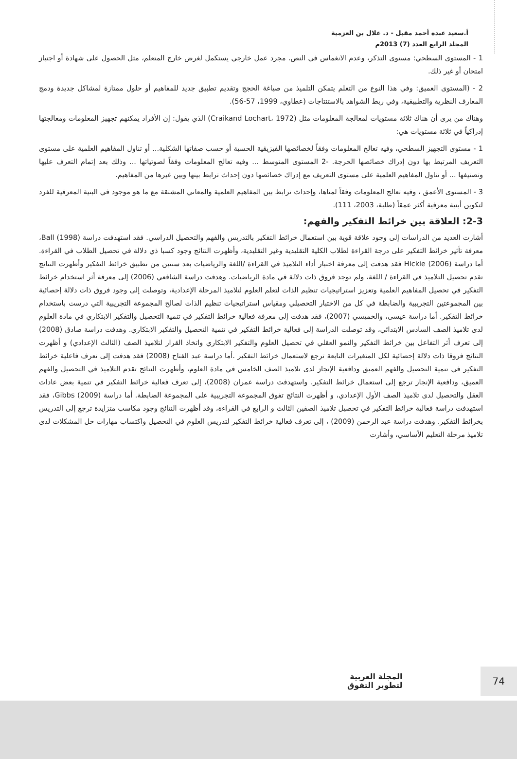أ.سعيد عبده أحمد مقبل - د. علال بن العزمية
المجلد الرابع العدد (7) 2013م
1 - المستوى السطحي: مستوى التذكر، وعدم الانغماس في النص. مجرد عمل خارجي يستكمل لغرض خارج المتعلم، مثل الحصول على شهادة أو اجتياز امتحان أو غير ذلك.
2 - (المستوى العميق: وفي هذا النوع من التعلم يتمكن التلميذ من صياغة الحجج وتقديم تطبيق جديد للمفاهيم أو حلول ممتازة لمشاكل جديدة ودمج المعارف النظرية والتطبيقية، وفي ربط الشواهد بالاستنتاجات (عطاوي، 1999، 57-56).
وهناك من يرى أن هناك ثلاثة مستويات لمعالجة المعلومات مثل (Craikand Lochart، 1972) الذي يقول: إن الأفراد يمكنهم تجهيز المعلومات ومعالجتها إدراكياً في ثلاثة مستويات هي:
1 - مستوى التجهيز السطحي، وفيه تعالج المعلومات وفقاً لخصائصها الفيزيقية الحسية أو حسب صفاتها الشكلية... أو تناول المفاهيم العلمية على مستوى التعريف المرتبط بها دون إدراك خصائصها الحرجة. -2 المستوى المتوسط ... وفيه تعالج المعلومات وفقاً لصوتياتها ... وذلك بعد إتمام التعرف عليها وتصنيفها ... أو تناول المفاهيم العلمية على مستوى التعريف مع إدراك خصائصها دون إحداث ترابط بينها وبين غيرها من المفاهيم.
3 - المستوى الأعمق ، وفيه تعالج المعلومات وفقاً لمناها، وإحداث ترابط بين المفاهيم العلمية والمعاني المشتقة مع ما هو موجود في البنية المعرفية للفرد لتكوين أبنية معرفية أكثر عمقاً (طلبة، 2003، 111).
2-3: العلاقة بين خرائط التفكير والفهم:
أشارت العديد من الدراسات إلى وجود علاقة قوية بين استعمال خرائط التفكير بالتدريس والفهم والتحصيل الدراسي. فقد استهدفت دراسة Ball (1998)، معرفة تأثير خرائط التفكير على درجة القراءة لطلاب الكلية التقليدية وغير التقليدية، وأظهرت النتائج وجود كسبا ذي دلالة في تحصيل الطلاب في القراءة. أما دراسة Hickie (2006) فقد هدفت إلى معرفة اختبار أداء التلاميذ في القراءة /اللغة والرياضيات بعد سنتين من تطبيق خرائط التفكير وأظهرت النتائج تقدم تحصيل التلاميذ في القراءة / اللغة، ولم توجد فروق ذات دلالة في مادة الرياضيات. وهدفت دراسة الشافعي (2006) إلى معرفة أثر استخدام خرائط التفكير في تحصيل المفاهيم العلمية وتعزيز استراتيجيات تنظيم الذات لتعلم العلوم لتلاميذ المرحلة الإعدادية، وتوصلت إلى وجود فروق ذات دلالة إحصائية بين المجموعتين التجريبية والضابطة في كل من الاختبار التحصيلي ومقياس استراتيجيات تنظيم الذات لصالح المجموعة التجريبية التي درست باستخدام خرائط التفكير. أما دراسة عيسى، والخميسي (2007)، فقد هدفت إلى معرفة فعالية خرائط التفكير في تنمية التحصيل والتفكير الابتكاري في مادة العلوم لدى تلاميذ الصف السادس الابتدائي، وقد توصلت الدراسة إلى فعالية خرائط التفكير في تنمية التحصيل والتفكير الابتكاري. وهدفت دراسة صادق (2008) إلى تعرف أثر التفاعل بين خرائط التفكير والنمو العقلي في تحصيل العلوم والتفكير الابتكاري واتخاذ القرار لتلاميذ الصف (الثالث الإعدادي) و أظهرت النتائج فروقا ذات دلالة إحصائية لكل المتغيرات التابعة ترجع لاستعمال خرائط التفكير .أما دراسة عبد الفتاح (2008) فقد هدفت إلى تعرف فاعلية خرائط التفكير في تنمية التحصيل والفهم العميق ودافعية الإنجاز لدى تلاميذ الصف الخامس في مادة العلوم، وأظهرت النتائج تقدم التلاميذ في التحصيل والفهم العميق، ودافعية الإنجاز ترجع إلى استعمال خرائط التفكير. واستهدفت دراسة عمران (2008)، إلى تعرف فعالية خرائط التفكير في تنمية بعض عادات العقل والتحصيل لدى تلاميذ الصف الأول الإعدادي، و أظهرت النتائج تفوق المجموعة التجريبية على المجموعة الضابطة. أما دراسة Gibbs (2009)، فقد استهدفت دراسة فعالية خرائط التفكير في تحصيل تلاميذ الصفين الثالث و الرابع في القراءة، وقد أظهرت النتائج وجود مكاسب متزايدة ترجع إلى التدريس بخرائط التفكير. وهدفت دراسة عبد الرحمن (2009) ، إلى تعرف فعالية خرائط التفكير لتدريس العلوم في التحصيل واكتساب مهارات حل المشكلات لدى تلاميذ مرحلة التعليم الأساسي، وأشارت
المجلة العربية
لتطوير التفوق
74